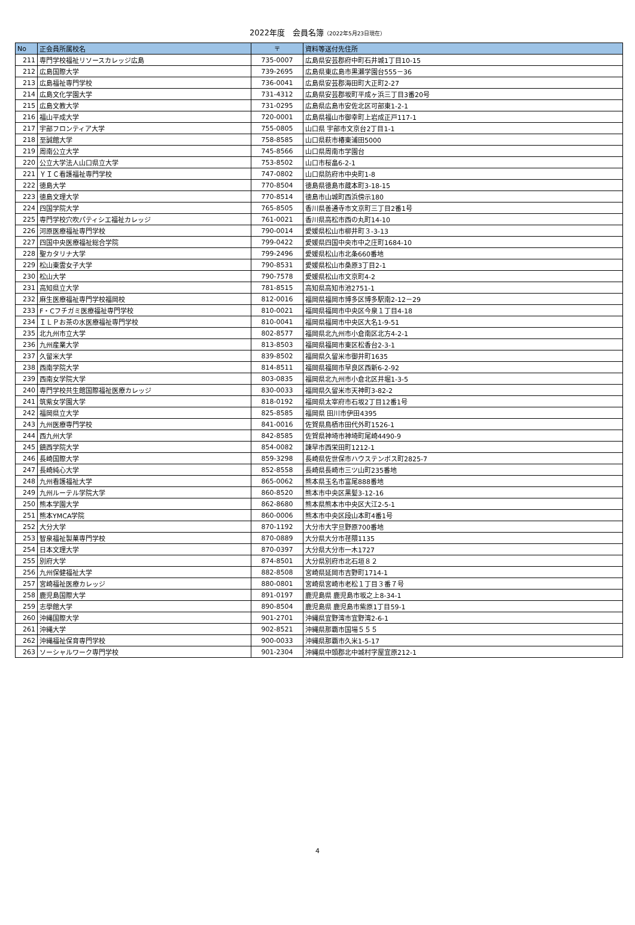2022年度　会員名簿（2022年5月23日現在）
| No | 正会員所属校名 | 〒 | 資料等送付先住所 |
| --- | --- | --- | --- |
| 211 | 専門学校福祉リソースカレッジ広島 | 735-0007 | 広島県安芸郡府中町石井城1丁目10-15 |
| 212 | 広島国際大学 | 739-2695 | 広島県東広島市黒瀬学園台555－36 |
| 213 | 広島福祉専門学校 | 736-0041 | 広島県安芸郡海田町大正町2-27 |
| 214 | 広島文化学園大学 | 731-4312 | 広島県安芸郡坂町平成ヶ浜三丁目3番20号 |
| 215 | 広島文教大学 | 731-0295 | 広島県広島市安佐北区可部東1-2-1 |
| 216 | 福山平成大学 | 720-0001 | 広島県福山市御幸町上岩成正戸117-1 |
| 217 | 宇部フロンティア大学 | 755-0805 | 山口県 宇部市文京台2丁目1-1 |
| 218 | 至誠館大学 | 758-8585 | 山口県萩市椿東浦田5000 |
| 219 | 周南公立大学 | 745-8566 | 山口県周南市学園台 |
| 220 | 公立大学法人山口県立大学 | 753-8502 | 山口市桜畠6-2-1 |
| 221 | ＹＩＣ看護福祉専門学校 | 747-0802 | 山口県防府市中央町1-8 |
| 222 | 徳島大学 | 770-8504 | 徳島県徳島市蔵本町3-18-15 |
| 223 | 徳島文理大学 | 770-8514 | 徳島市山城町西浜傍示180 |
| 224 | 四国学院大学 | 765-8505 | 香川県善通寺市文京町三丁目2番1号 |
| 225 | 専門学校穴吹パティシエ福祉カレッジ | 761-0021 | 香川県高松市西の丸町14-10 |
| 226 | 河原医療福祉専門学校 | 790-0014 | 愛媛県松山市柳井町３-3-13 |
| 227 | 四国中央医療福祉総合学院 | 799-0422 | 愛媛県四国中央市中之庄町1684-10 |
| 228 | 聖カタリナ大学 | 799-2496 | 愛媛県松山市北条660番地 |
| 229 | 松山東雲女子大学 | 790-8531 | 愛媛県松山市桑原3丁目2-1 |
| 230 | 松山大学 | 790-7578 | 愛媛県松山市文京町4-2 |
| 231 | 高知県立大学 | 781-8515 | 高知県高知市池2751-1 |
| 232 | 麻生医療福祉専門学校福岡校 | 812-0016 | 福岡県福岡市博多区博多駅南2-12－29 |
| 233 | F・Cフチガミ医療福祉専門学校 | 810-0021 | 福岡県福岡市中央区今泉１丁目4-18 |
| 234 | ＩＬＰお茶の水医療福祉専門学校 | 810-0041 | 福岡県福岡市中央区大名1-9-51 |
| 235 | 北九州市立大学 | 802-8577 | 福岡県北九州市小倉南区北方4-2-1 |
| 236 | 九州産業大学 | 813-8503 | 福岡県福岡市東区松香台2-3-1 |
| 237 | 久留米大学 | 839-8502 | 福岡県久留米市御井町1635 |
| 238 | 西南学院大学 | 814-8511 | 福岡県福岡市早良区西新6-2-92 |
| 239 | 西南女学院大学 | 803-0835 | 福岡県北九州市小倉北区井堀1-3-5 |
| 240 | 専門学校共生館国際福祉医療カレッジ | 830-0033 | 福岡県久留米市天神町3-82-2 |
| 241 | 筑紫女学園大学 | 818-0192 | 福岡県太宰府市石坂2丁目12番1号 |
| 242 | 福岡県立大学 | 825-8585 | 福岡県 田川市伊田4395 |
| 243 | 九州医療専門学校 | 841-0016 | 佐賀県鳥栖市田代外町1526-1 |
| 244 | 西九州大学 | 842-8585 | 佐賀県神埼市神埼町尾崎4490-9 |
| 245 | 鎮西学院大学 | 854-0082 | 諫早市西栄田町1212-1 |
| 246 | 長崎国際大学 | 859-3298 | 長崎県佐世保市ハウステンボス町2825-7 |
| 247 | 長崎純心大学 | 852-8558 | 長崎県長崎市三ツ山町235番地 |
| 248 | 九州看護福祉大学 | 865-0062 | 熊本県玉名市富尾888番地 |
| 249 | 九州ルーテル学院大学 | 860-8520 | 熊本市中央区黒髪3-12-16 |
| 250 | 熊本学園大学 | 862-8680 | 熊本県熊本市中央区大江2-5-1 |
| 251 | 熊本YMCA学院 | 860-0006 | 熊本市中央区段山本町4番1号 |
| 252 | 大分大学 | 870-1192 | 大分市大字旦野原700番地 |
| 253 | 智泉福祉製菓専門学校 | 870-0889 | 大分県大分市荏隈1135 |
| 254 | 日本文理大学 | 870-0397 | 大分県大分市一木1727 |
| 255 | 別府大学 | 874-8501 | 大分県別府市北石垣８２ |
| 256 | 九州保健福祉大学 | 882-8508 | 宮崎県延岡市吉野町1714-1 |
| 257 | 宮崎福祉医療カレッジ | 880-0801 | 宮崎県宮崎市老松１丁目３番７号 |
| 258 | 鹿児島国際大学 | 891-0197 | 鹿児島県 鹿児島市坂之上8-34-1 |
| 259 | 志學館大学 | 890-8504 | 鹿児島県 鹿児島市紫原1丁目59-1 |
| 260 | 沖縄国際大学 | 901-2701 | 沖縄県宜野湾市宜野湾2-6-1 |
| 261 | 沖縄大学 | 902-8521 | 沖縄県那覇市国場５５５ |
| 262 | 沖縄福祉保育専門学校 | 900-0033 | 沖縄県那覇市久米1-5-17 |
| 263 | ソーシャルワーク専門学校 | 901-2304 | 沖縄県中頭郡北中城村字屋宜原212-1 |
4